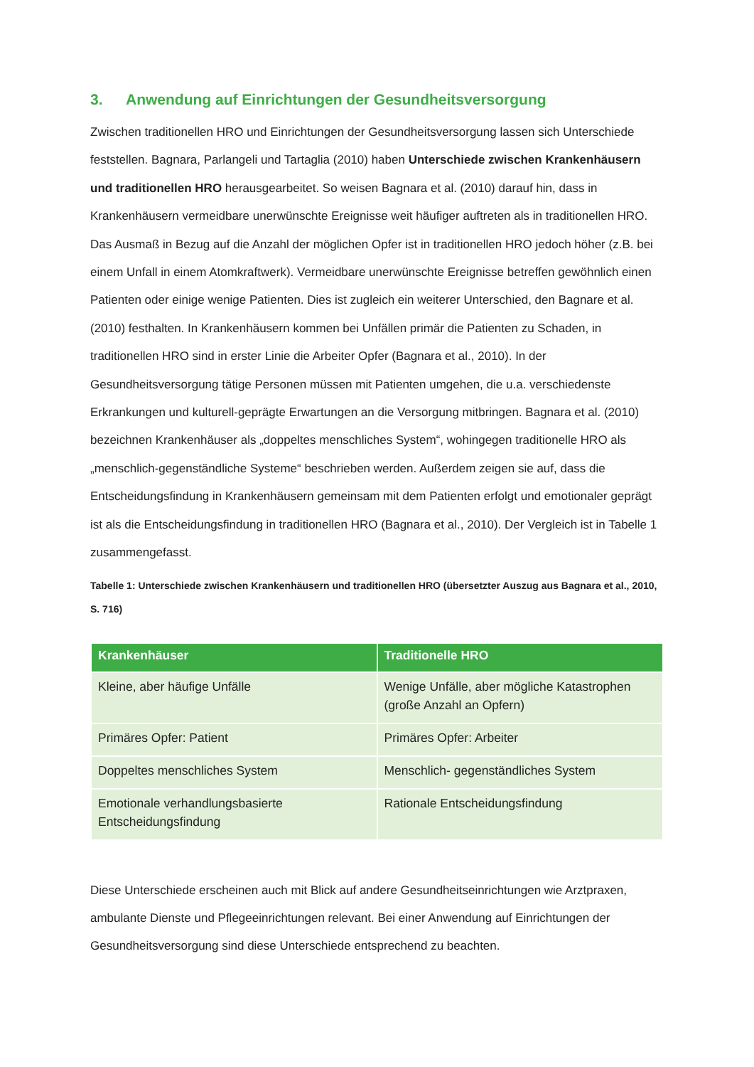3. Anwendung auf Einrichtungen der Gesundheitsversorgung
Zwischen traditionellen HRO und Einrichtungen der Gesundheitsversorgung lassen sich Unterschiede feststellen. Bagnara, Parlangeli und Tartaglia (2010) haben Unterschiede zwischen Krankenhäusern und traditionellen HRO herausgearbeitet. So weisen Bagnara et al. (2010) darauf hin, dass in Krankenhäusern vermeidbare unerwünschte Ereignisse weit häufiger auftreten als in traditionellen HRO. Das Ausmaß in Bezug auf die Anzahl der möglichen Opfer ist in traditionellen HRO jedoch höher (z.B. bei einem Unfall in einem Atomkraftwerk). Vermeidbare unerwünschte Ereignisse betreffen gewöhnlich einen Patienten oder einige wenige Patienten. Dies ist zugleich ein weiterer Unterschied, den Bagnare et al. (2010) festhalten. In Krankenhäusern kommen bei Unfällen primär die Patienten zu Schaden, in traditionellen HRO sind in erster Linie die Arbeiter Opfer (Bagnara et al., 2010). In der Gesundheitsversorgung tätige Personen müssen mit Patienten umgehen, die u.a. verschiedenste Erkrankungen und kulturell-geprägte Erwartungen an die Versorgung mitbringen. Bagnara et al. (2010) bezeichnen Krankenhäuser als „doppeltes menschliches System“, wohingegen traditionelle HRO als „menschlich-gegenständliche Systeme“ beschrieben werden. Außerdem zeigen sie auf, dass die Entscheidungsfindung in Krankenhäusern gemeinsam mit dem Patienten erfolgt und emotionaler geprägt ist als die Entscheidungsfindung in traditionellen HRO (Bagnara et al., 2010). Der Vergleich ist in Tabelle 1 zusammengefasst.
Tabelle 1: Unterschiede zwischen Krankenhäusern und traditionellen HRO (übersetzter Auszug aus Bagnara et al., 2010, S. 716)
| Krankenhäuser | Traditionelle HRO |
| --- | --- |
| Kleine, aber häufige Unfälle | Wenige Unfälle, aber mögliche Katastrophen (große Anzahl an Opfern) |
| Primäres Opfer: Patient | Primäres Opfer: Arbeiter |
| Doppeltes menschliches System | Menschlich- gegenständliches System |
| Emotionale verhandlungsbasierte Entscheidungsfindung | Rationale Entscheidungsfindung |
Diese Unterschiede erscheinen auch mit Blick auf andere Gesundheitseinrichtungen wie Arztpraxen, ambulante Dienste und Pflegeeinrichtungen relevant. Bei einer Anwendung auf Einrichtungen der Gesundheitsversorgung sind diese Unterschiede entsprechend zu beachten.